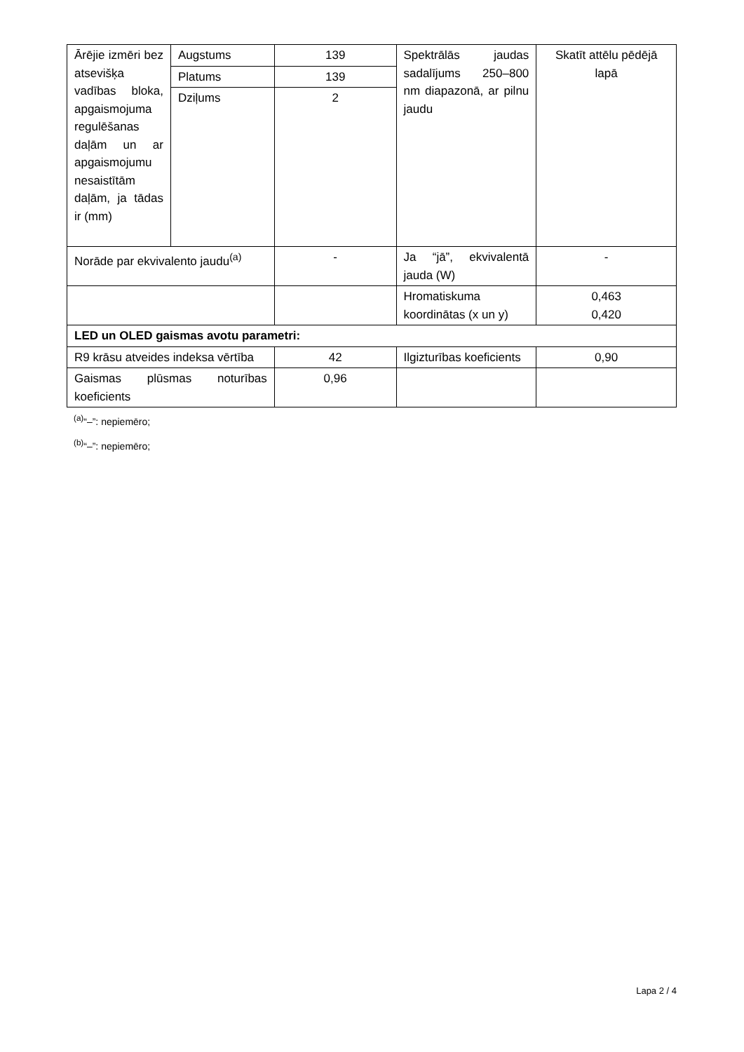| Ārējie izmēri bez atsevišķa vadības bloka, apgaismojuma regulēšanas daļām un ar apgaismojumu nesaistītām daļām, ja tādas ir (mm) | Augstums | 139 | Spektrālās jaudas sadalījums 250–800 nm diapazonā, ar pilnu jaudu | Skatīt attēlu pēdējā lapā |
| | Platums | 139 | | |
| | Dziļums | 2 | | |
| Norāde par ekvivalento jaudu<sup>(a)</sup> | | - | Ja “jā”, ekvivalentā jauda (W) | - |
| | | | Hromatiskuma koordinātas (x un y) | 0,463 0,420 |
| LED un OLED gaismas avotu parametri: | | | | |
| R9 krāsu atveides indeksa vērtība | | 42 | Ilgizturības koeficients | 0,90 |
| Gaismas plūsmas noturības koeficients | | 0,96 | | |
<sup>(a)</sup> “–”: nepiemēro;
<sup>(b)</sup> “–”: nepiemēro;
Lapa 2 / 4